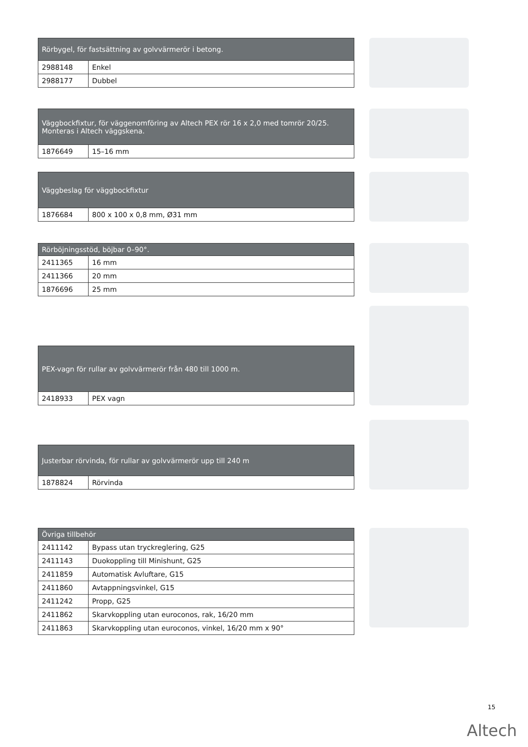| Rörbygel, för fastsättning av golvvärmerör i betong. | |
| --- | --- |
| 2988148 | Enkel |
| 2988177 | Dubbel |
| Väggbockfixtur, för väggenomföring av Altech PEX rör 16 x 2,0 med tomrör 20/25. Monteras i Altech väggskena. | |
| --- | --- |
| 1876649 | 15–16 mm |
| Väggbeslag för väggbockfixtur | |
| --- | --- |
| 1876684 | 800 x 100 x 0,8 mm, Ø31 mm |
| Rörböjningsstöd, böjbar 0–90°. | |
| --- | --- |
| 2411365 | 16 mm |
| 2411366 | 20 mm |
| 1876696 | 25 mm |
| PEX-vagn för rullar av golvvärmerör från 480 till 1000 m. | |
| --- | --- |
| 2418933 | PEX vagn |
| Justerbar rörvinda, för rullar av golvvärmerör upp till 240 m | |
| --- | --- |
| 1878824 | Rörvinda |
| Övriga tillbehör | |
| --- | --- |
| 2411142 | Bypass utan tryckreglering, G25 |
| 2411143 | Duokoppling till Minishunt, G25 |
| 2411859 | Automatisk Avluftare, G15 |
| 2411860 | Avtappningsvinkel, G15 |
| 2411242 | Propp, G25 |
| 2411862 | Skarvkoppling utan euroconos, rak, 16/20 mm |
| 2411863 | Skarvkoppling utan euroconos, vinkel, 16/20 mm x 90° |
15
Altech